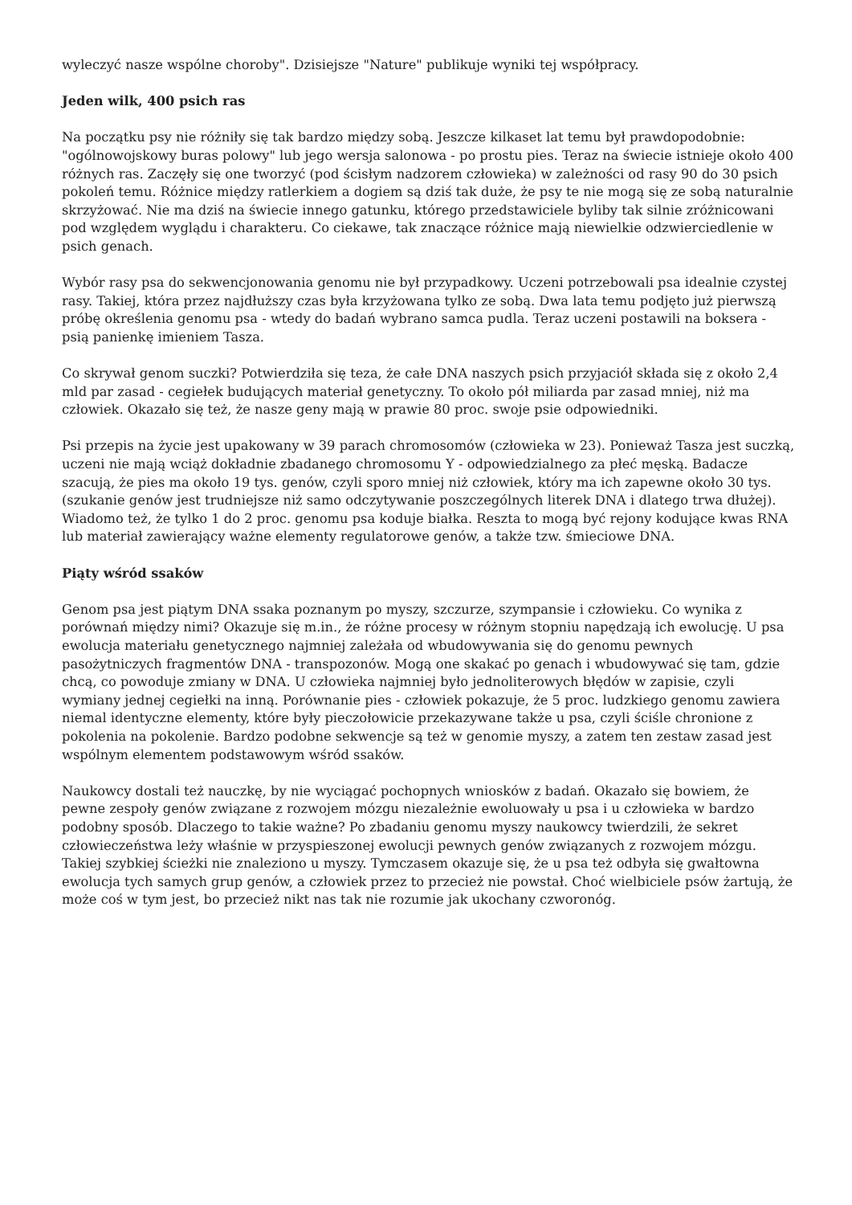wyleczyć nasze wspólne choroby". Dzisiejsze "Nature" publikuje wyniki tej współpracy.
Jeden wilk, 400 psich ras
Na początku psy nie różniły się tak bardzo między sobą. Jeszcze kilkaset lat temu był prawdopodobnie: "ogólnowojskowy buras polowy" lub jego wersja salonowa - po prostu pies. Teraz na świecie istnieje około 400 różnych ras. Zaczęły się one tworzyć (pod ścisłym nadzorem człowieka) w zależności od rasy 90 do 30 psich pokoleń temu. Różnice między ratlerkiem a dogiem są dziś tak duże, że psy te nie mogą się ze sobą naturalnie skrzyżować. Nie ma dziś na świecie innego gatunku, którego przedstawiciele byliby tak silnie zróżnicowani pod względem wyglądu i charakteru. Co ciekawe, tak znaczące różnice mają niewielkie odzwierciedlenie w psich genach.
Wybór rasy psa do sekwencjonowania genomu nie był przypadkowy. Uczeni potrzebowali psa idealnie czystej rasy. Takiej, która przez najdłuższy czas była krzyżowana tylko ze sobą. Dwa lata temu podjęto już pierwszą próbę określenia genomu psa - wtedy do badań wybrano samca pudla. Teraz uczeni postawili na boksera - psią panienkę imieniem Tasza.
Co skrywał genom suczki? Potwierdziła się teza, że całe DNA naszych psich przyjaciół składa się z około 2,4 mld par zasad - cegiełek budujących materiał genetyczny. To około pół miliarda par zasad mniej, niż ma człowiek. Okazało się też, że nasze geny mają w prawie 80 proc. swoje psie odpowiedniki.
Psi przepis na życie jest upakowany w 39 parach chromosomów (człowieka w 23). Ponieważ Tasza jest suczką, uczeni nie mają wciąż dokładnie zbadanego chromosomu Y - odpowiedzialnego za płeć męską. Badacze szacują, że pies ma około 19 tys. genów, czyli sporo mniej niż człowiek, który ma ich zapewne około 30 tys. (szukanie genów jest trudniejsze niż samo odczytywanie poszczególnych literek DNA i dlatego trwa dłużej). Wiadomo też, że tylko 1 do 2 proc. genomu psa koduje białka. Reszta to mogą być rejony kodujące kwas RNA lub materiał zawierający ważne elementy regulatorowe genów, a także tzw. śmieciowe DNA.
Piąty wśród ssaków
Genom psa jest piątym DNA ssaka poznanym po myszy, szczurze, szympansie i człowieku. Co wynika z porównań między nimi? Okazuje się m.in., że różne procesy w różnym stopniu napędzają ich ewolucję. U psa ewolucja materiału genetycznego najmniej zależała od wbudowywania się do genomu pewnych pasożytniczych fragmentów DNA - transpozonów. Mogą one skakać po genach i wbudowywać się tam, gdzie chcą, co powoduje zmiany w DNA. U człowieka najmniej było jednoliterowych błędów w zapisie, czyli wymiany jednej cegiełki na inną. Porównanie pies - człowiek pokazuje, że 5 proc. ludzkiego genomu zawiera niemal identyczne elementy, które były pieczołowicie przekazywane także u psa, czyli ściśle chronione z pokolenia na pokolenie. Bardzo podobne sekwencje są też w genomie myszy, a zatem ten zestaw zasad jest wspólnym elementem podstawowym wśród ssaków.
Naukowcy dostali też nauczkę, by nie wyciągać pochopnych wniosków z badań. Okazało się bowiem, że pewne zespoły genów związane z rozwojem mózgu niezależnie ewoluowały u psa i u człowieka w bardzo podobny sposób. Dlaczego to takie ważne? Po zbadaniu genomu myszy naukowcy twierdzili, że sekret człowieczeństwa leży właśnie w przyspieszonej ewolucji pewnych genów związanych z rozwojem mózgu. Takiej szybkiej ścieżki nie znaleziono u myszy. Tymczasem okazuje się, że u psa też odbyła się gwałtowna ewolucja tych samych grup genów, a człowiek przez to przecież nie powstał. Choć wielbiciele psów żartują, że może coś w tym jest, bo przecież nikt nas tak nie rozumie jak ukochany czworonóg.